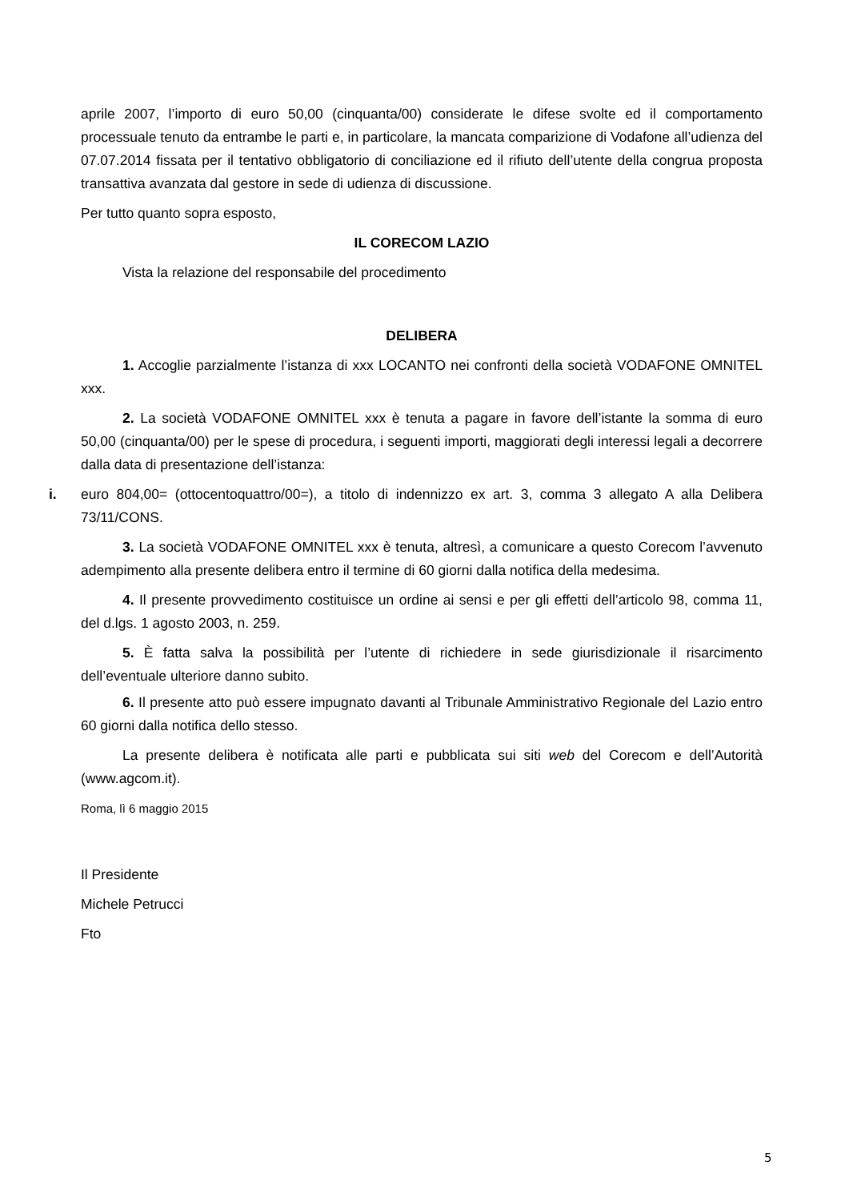aprile 2007, l’importo di euro 50,00 (cinquanta/00) considerate le difese svolte ed il comportamento processuale tenuto da entrambe le parti e, in particolare, la mancata comparizione di Vodafone all’udienza del 07.07.2014 fissata per il tentativo obbligatorio di conciliazione ed il rifiuto dell’utente della congrua proposta transattiva avanzata dal gestore in sede di udienza di discussione.
Per tutto quanto sopra esposto,
IL CORECOM LAZIO
Vista la relazione del responsabile del procedimento
DELIBERA
1. Accoglie parzialmente l’istanza di xxx LOCANTO nei confronti della società VODAFONE OMNITEL xxx.
2. La società VODAFONE OMNITEL xxx è tenuta a pagare in favore dell’istante la somma di euro 50,00 (cinquanta/00) per le spese di procedura, i seguenti importi, maggiorati degli interessi legali a decorrere dalla data di presentazione dell’istanza:
i. euro 804,00= (ottocentoquattro/00=), a titolo di indennizzo ex art. 3, comma 3 allegato A alla Delibera 73/11/CONS.
3. La società VODAFONE OMNITEL xxx è tenuta, altresì, a comunicare a questo Corecom l’avvenuto adempimento alla presente delibera entro il termine di 60 giorni dalla notifica della medesima.
4. Il presente provvedimento costituisce un ordine ai sensi e per gli effetti dell’articolo 98, comma 11, del d.lgs. 1 agosto 2003, n. 259.
5. È fatta salva la possibilità per l’utente di richiedere in sede giurisdizionale il risarcimento dell’eventuale ulteriore danno subito.
6. Il presente atto può essere impugnato davanti al Tribunale Amministrativo Regionale del Lazio entro 60 giorni dalla notifica dello stesso.
La presente delibera è notificata alle parti e pubblicata sui siti web del Corecom e dell’Autorità (www.agcom.it).
Roma, lì 6 maggio 2015
Il Presidente
Michele Petrucci
Fto
5